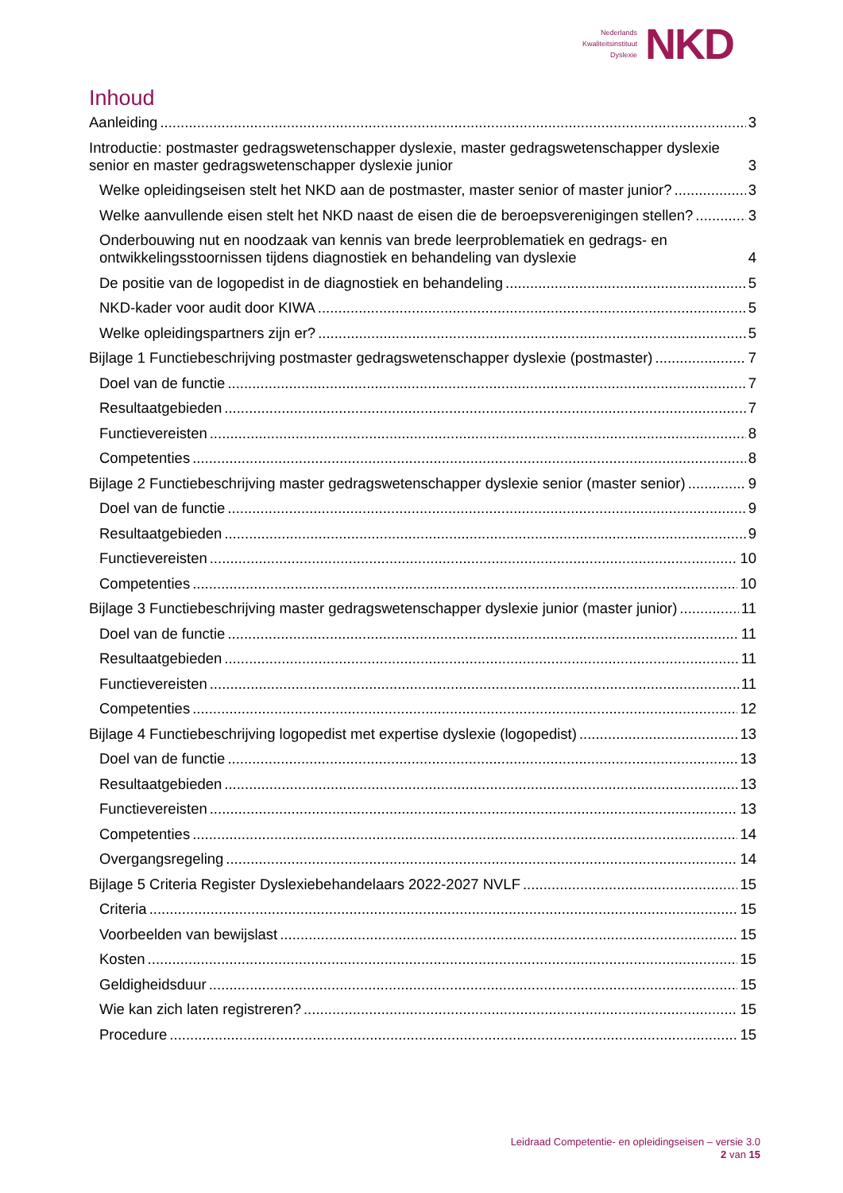Nederlands
Kwaliteitsinstituut
Dyslexie
NKD
Inhoud
Aanleiding 3
Introductie: postmaster gedragswetenschapper dyslexie, master gedragswetenschapper dyslexie senior en master gedragswetenschapper dyslexie junior 3
Welke opleidingseisen stelt het NKD aan de postmaster, master senior of master junior? 3
Welke aanvullende eisen stelt het NKD naast de eisen die de beroepsverenigingen stellen? 3
Onderbouwing nut en noodzaak van kennis van brede leerproblematiek en gedrags- en ontwikkelingsstoornissen tijdens diagnostiek en behandeling van dyslexie 4
De positie van de logopedist in de diagnostiek en behandeling 5
NKD-kader voor audit door KIWA 5
Welke opleidingspartners zijn er? 5
Bijlage 1 Functiebeschrijving postmaster gedragswetenschapper dyslexie (postmaster) 7
Doel van de functie 7
Resultaatgebieden 7
Functievereisten 8
Competenties 8
Bijlage 2 Functiebeschrijving master gedragswetenschapper dyslexie senior (master senior) 9
Doel van de functie 9
Resultaatgebieden 9
Functievereisten 10
Competenties 10
Bijlage 3 Functiebeschrijving master gedragswetenschapper dyslexie junior (master junior) 11
Doel van de functie 11
Resultaatgebieden 11
Functievereisten 11
Competenties 12
Bijlage 4 Functiebeschrijving logopedist met expertise dyslexie (logopedist) 13
Doel van de functie 13
Resultaatgebieden 13
Functievereisten 13
Competenties 14
Overgangsregeling 14
Bijlage 5 Criteria Register Dyslexiebehandelaars 2022-2027 NVLF 15
Criteria 15
Voorbeelden van bewijslast 15
Kosten 15
Geldigheidsduur 15
Wie kan zich laten registreren? 15
Procedure 15
Leidraad Competentie- en opleidingseisen – versie 3.0
2 van 15